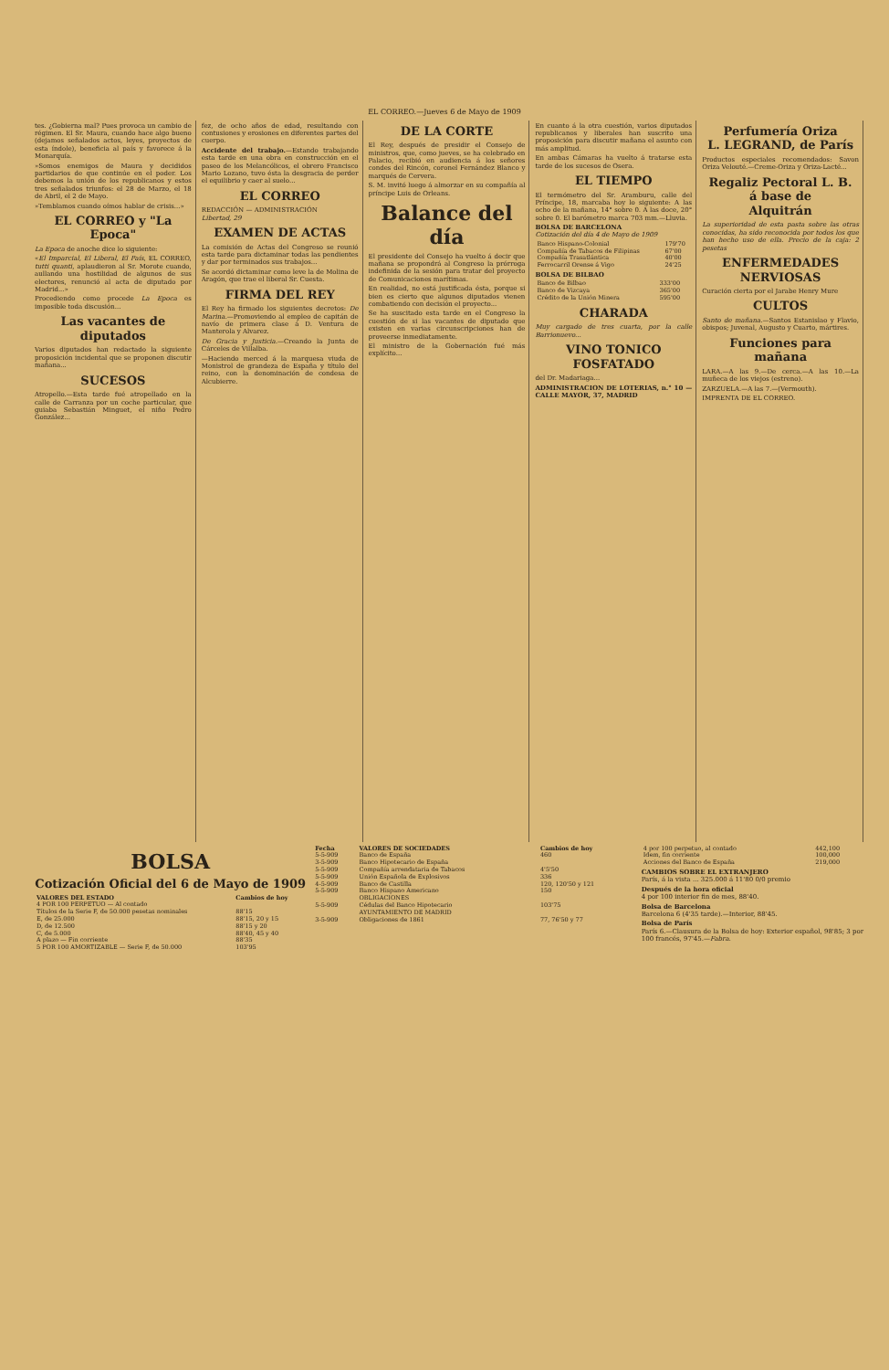EL CORREO.—Jueves 6 de Mayo de 1909
tes. ¿Gobierna mal? Pues provoca un cambio de régimen. El Sr. Maura, cuando hace algo bueno (dejamos señalados actos, leyes, proyectos de esta índole), beneficia al país y favorece á la Monarquía.
»Somos enemigos de Maura y decididos partidarios de que continúe en el poder. Los debemos la unión de los republicanos y estos tres señalados triunfos: el 28 de Marzo, el 18 de Abril, el 2 de Mayo.
»Temblamos cuando oímos hablar de crisis...»
EL CORREO y "La Epoca"
La Epoca de anoche dice lo siguiente:
«El Imparcial, El Liberal, El País, EL CORREO, tutti quanti, aplaudieron al Sr. Morote cuando, aullando una hostilidad de algunos de sus electores, renunció al acta de diputado por Madrid...»
Procediendo como procede La Epoca es imposible toda discusión...
Las vacantes de diputados
Varios diputados han redactado la siguiente proposición incidental que se proponen discutir mañana...
SUCESOS
Atropello.—Esta tarde fué atropellado en la calle de Carranza por un coche particular, que guiaba Sebastián Minguet, el niño Pedro González...
fez, de ocho años de edad, resultando con contusiones y erosiones en diferentes partes del cuerpo.
Accidente del trabajo.—Estando trabajando esta tarde en una obra en construcción en el paseo de los Melancólicos, el obrero Francisco Mario Lozano, tuvo ésta la desgracia de perder el equilibrio y caer al suelo...
EL CORREO
REDACCIÓN — ADMINISTRACIÓN
Libertad, 29
EXAMEN DE ACTAS
La comisión de Actas del Congreso se reunió esta tarde para dictaminar todas las pendientes y dar por terminados sus trabajos...
Se acordó dictaminar como leve la de Molina de Aragón, que trae el liberal Sr. Cuesta.
FIRMA DEL REY
El Rey ha firmado los siguientes decretos: De Marina.—Promoviendo al empleo de capitán de navío de primera clase á D. Ventura de Manterola y Alvarez.
De Gracia y Justicia.—Creando la Junta de Cárceles de Villalba.
—Haciendo merced á la marquesa viuda de Monistrol de grandeza de España y título del reino, con la denominación de condesa de Alcubierre.
DE LA CORTE
El Rey, después de presidir el Consejo de ministros, que, como jueves, se ha celebrado en Palacio, recibió en audiencia á los señores condes del Rincón, coronel Fernández Blanco y marqués de Cervera.
S. M. invitó luego á almorzar en su compañía al príncipe Luis de Orleans.
Balance del día
El presidente del Consejo ha vuelto á decir que mañana se propondrá al Congreso la prórroga indefinida de la sesión para tratar del proyecto de Comunicaciones marítimas.
En realidad, no está justificada ésta, porque si bien es cierto que algunos diputados vienen combatiendo con decisión el proyecto...
Se ha suscitado esta tarde en el Congreso la cuestión de si las vacantes de diputado que existen en varias circunscripciones han de proveerse inmediatamente.
El ministro de la Gobernación fué más explícito...
En cuanto á la otra cuestión, varios diputados republicanos y liberales han suscrito una proposición para discutir mañana el asunto con más amplitud.
En ambas Cámaras ha vuelto á tratarse esta tarde de los sucesos de Osera.
EL TIEMPO
El termómetro del Sr. Aramburu, calle del Príncipe, 18, marcaba hoy lo siguiente: A las ocho de la mañana, 14° sobre 0. A las doce, 20° sobre 0. El barómetro marca 703 mm.—Lluvia.
BOLSA DE BARCELONA
Cotización del día 4 de Mayo de 1909
| Banco Hispano-Colonial | 179'70 |
| Compañía de Tabacos de Filipinas | 67'00 |
| Compañía Trasatlántica | 40'00 |
| Ferrocarril Orense á Vigo | 24'25 |
BOLSA DE BILBAO
| Banco de Bilbao | 333'00 |
| Banco de Vizcaya | 365'00 |
| Crédito de la Unión Minera | 595'00 |
CHARADA
Muy cargado de tres cuarta, por la calle Barrionuevo...
VINO TONICO FOSFATADO
del Dr. Madariaga...
ADMINISTRACION DE LOTERIAS, n.° 10 — CALLE MAYOR, 37, MADRID
Perfumería Oriza
L. LEGRAND, de París
Productos especiales recomendados: Savon Oriza Velouté.—Creme-Oriza y Oriza-Lacté...
Regaliz Pectoral L. B.
á base de
Alquitrán
La superioridad de esta pasta sobre las otras conocidas, ha sido reconocida por todos los que han hecho uso de ella. Precio de la caja: 2 pesetas
ENFERMEDADES NERVIOSAS
Curación cierta por el Jarabe Henry Mure
CULTOS
Santo de mañana.—Santos Estanislao y Flavio, obispos; Juvenal, Augusto y Cuarto, mártires.
Funciones para mañana
LARA.—A las 9.—De cerca.—A las 10.—La muñeca de los viejos (estreno).
ZARZUELA.—A las 7.—(Vermouth).
IMPRENTA DE EL CORREO.
BOLSA
Cotización Oficial del 6 de Mayo de 1909
| VALORES DEL ESTADO | Cambios de hoy |
| --- | --- |
| 4 POR 100 PERPETUO — Al contado | |
| Títulos de la Serie F, de 50.000 pesetas nominales | 88'15 |
| E, de 25.000 | 88'15, 20 y 15 |
| D, de 12.500 | 88'15 y 20 |
| C, de 5.000 | 88'40, 45 y 40 |
| A plazo — Fin corriente | 88'35 |
| 5 POR 100 AMORTIZABLE — Serie F, de 50.000 | 103'95 |
| Fecha | VALORES DE SOCIEDADES | Cambios de hoy |
| --- | --- | --- |
| 5-5-909 | Banco de España | 460 |
| 3-5-909 | Banco Hipotecario de España | |
| 5-5-909 | Compañía arrendataria de Tabacos | 4'5'50 |
| 5-5-909 | Unión Española de Explosivos | 336 |
| 4-5-909 | Banco de Castilla | 120, 120'50 y 121 |
| 5-5-909 | Banco Hispano Americano | 150 |
| | OBLIGACIONES | |
| 5-5-909 | Cédulas del Banco Hipotecario | 103'75 |
| | AYUNTAMIENTO DE MADRID | |
| 3-5-909 | Obligaciones de 1861 | 77, 76'50 y 77 |
| 4 por 100 perpetuo, al contado | 442,100 |
| Idem, fin corriente | 100,000 |
| Acciones del Banco de España | 219,000 |
CAMBIOS SOBRE EL EXTRANJERO
París, á la vista ... 325.000 á 11'80 0/0 premio
Después de la hora oficial
4 por 100 interior fin de mes, 88'40.
Bolsa de Barcelona
Barcelona 6 (4'35 tarde).—Interior, 88'45.
Bolsa de París
París 6.—Clausura de la Bolsa de hoy: Exterior español, 98'85; 3 por 100 francés, 97'45.—Fabra.